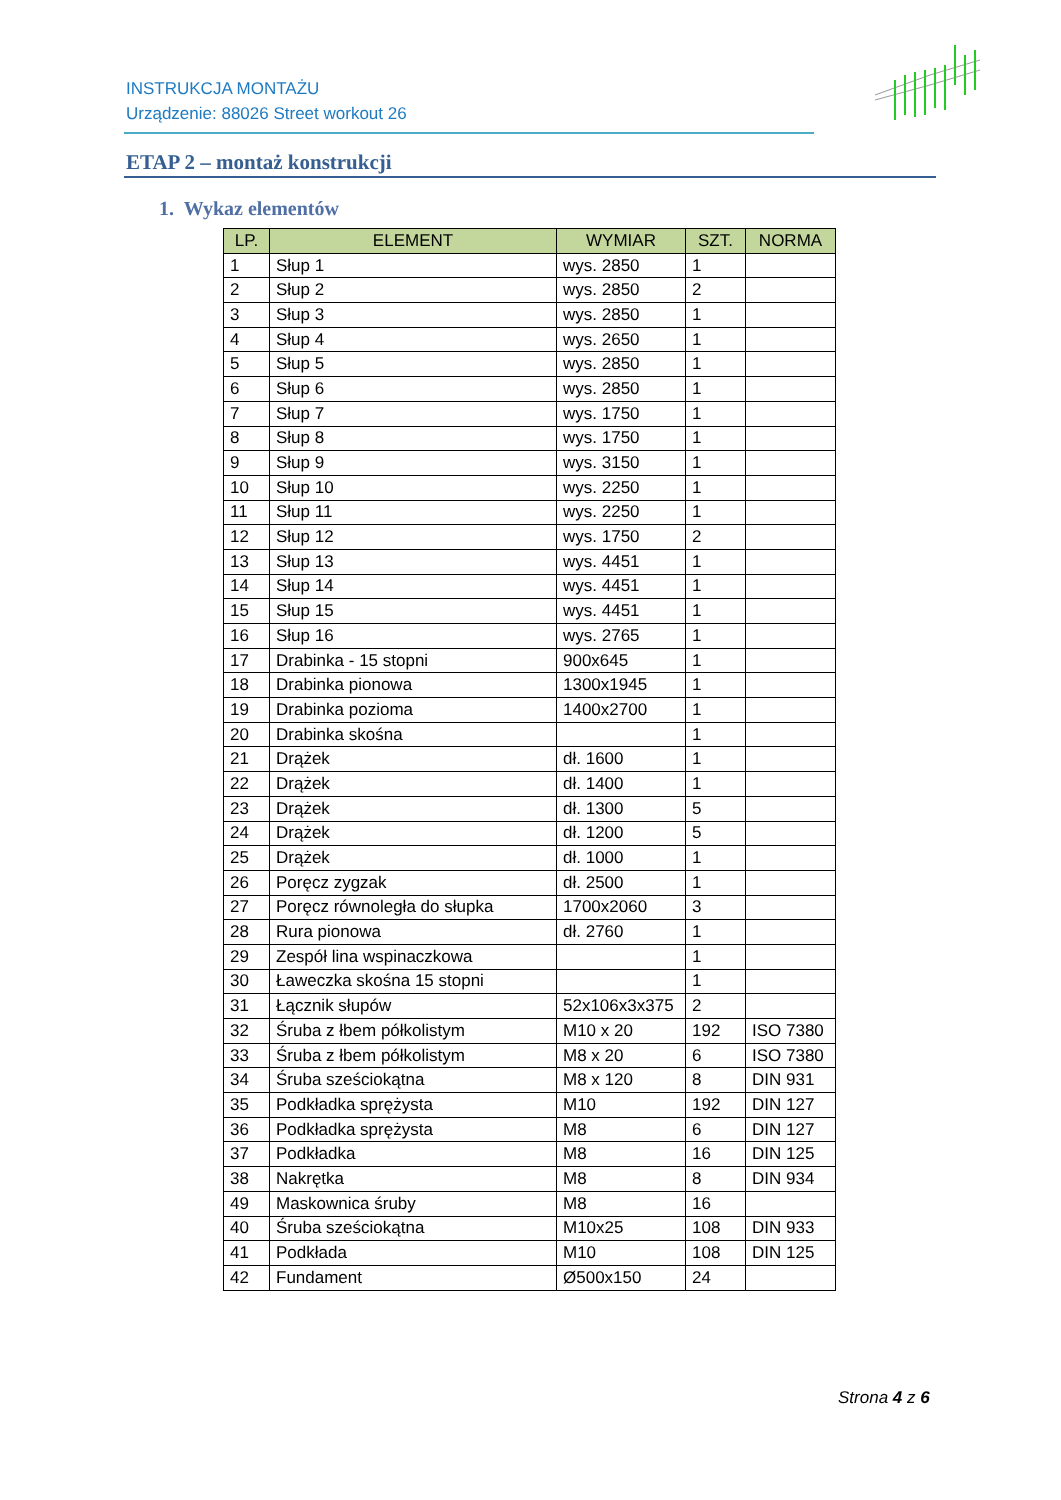INSTRUKCJA MONTAŻU
Urządzenie: 88026 Street workout 26
ETAP 2 – montaż konstrukcji
1. Wykaz elementów
| LP. | ELEMENT | WYMIAR | SZT. | NORMA |
| --- | --- | --- | --- | --- |
| 1 | Słup 1 | wys. 2850 | 1 | |
| 2 | Słup 2 | wys. 2850 | 2 | |
| 3 | Słup 3 | wys. 2850 | 1 | |
| 4 | Słup 4 | wys. 2650 | 1 | |
| 5 | Słup 5 | wys. 2850 | 1 | |
| 6 | Słup 6 | wys. 2850 | 1 | |
| 7 | Słup 7 | wys. 1750 | 1 | |
| 8 | Słup 8 | wys. 1750 | 1 | |
| 9 | Słup 9 | wys. 3150 | 1 | |
| 10 | Słup 10 | wys. 2250 | 1 | |
| 11 | Słup 11 | wys. 2250 | 1 | |
| 12 | Słup 12 | wys. 1750 | 2 | |
| 13 | Słup 13 | wys. 4451 | 1 | |
| 14 | Słup 14 | wys. 4451 | 1 | |
| 15 | Słup 15 | wys. 4451 | 1 | |
| 16 | Słup 16 | wys. 2765 | 1 | |
| 17 | Drabinka - 15 stopni | 900x645 | 1 | |
| 18 | Drabinka pionowa | 1300x1945 | 1 | |
| 19 | Drabinka pozioma | 1400x2700 | 1 | |
| 20 | Drabinka skośna | | 1 | |
| 21 | Drążek | dł. 1600 | 1 | |
| 22 | Drążek | dł. 1400 | 1 | |
| 23 | Drążek | dł. 1300 | 5 | |
| 24 | Drążek | dł. 1200 | 5 | |
| 25 | Drążek | dł. 1000 | 1 | |
| 26 | Poręcz zygzak | dł. 2500 | 1 | |
| 27 | Poręcz równoległa do słupka | 1700x2060 | 3 | |
| 28 | Rura pionowa | dł. 2760 | 1 | |
| 29 | Zespół lina wspinaczkowa | | 1 | |
| 30 | Ławeczka skośna 15 stopni | | 1 | |
| 31 | Łącznik słupów | 52x106x3x375 | 2 | |
| 32 | Śruba z łbem półkolistym | M10 x 20 | 192 | ISO 7380 |
| 33 | Śruba z łbem półkolistym | M8 x 20 | 6 | ISO 7380 |
| 34 | Śruba sześciokątna | M8 x 120 | 8 | DIN 931 |
| 35 | Podkładka sprężysta | M10 | 192 | DIN 127 |
| 36 | Podkładka sprężysta | M8 | 6 | DIN 127 |
| 37 | Podkładka | M8 | 16 | DIN 125 |
| 38 | Nakrętka | M8 | 8 | DIN 934 |
| 49 | Maskownica śruby | M8 | 16 | |
| 40 | Śruba sześciokątna | M10x25 | 108 | DIN 933 |
| 41 | Podkłada | M10 | 108 | DIN 125 |
| 42 | Fundament | Ø500x150 | 24 | |
Strona 4 z 6